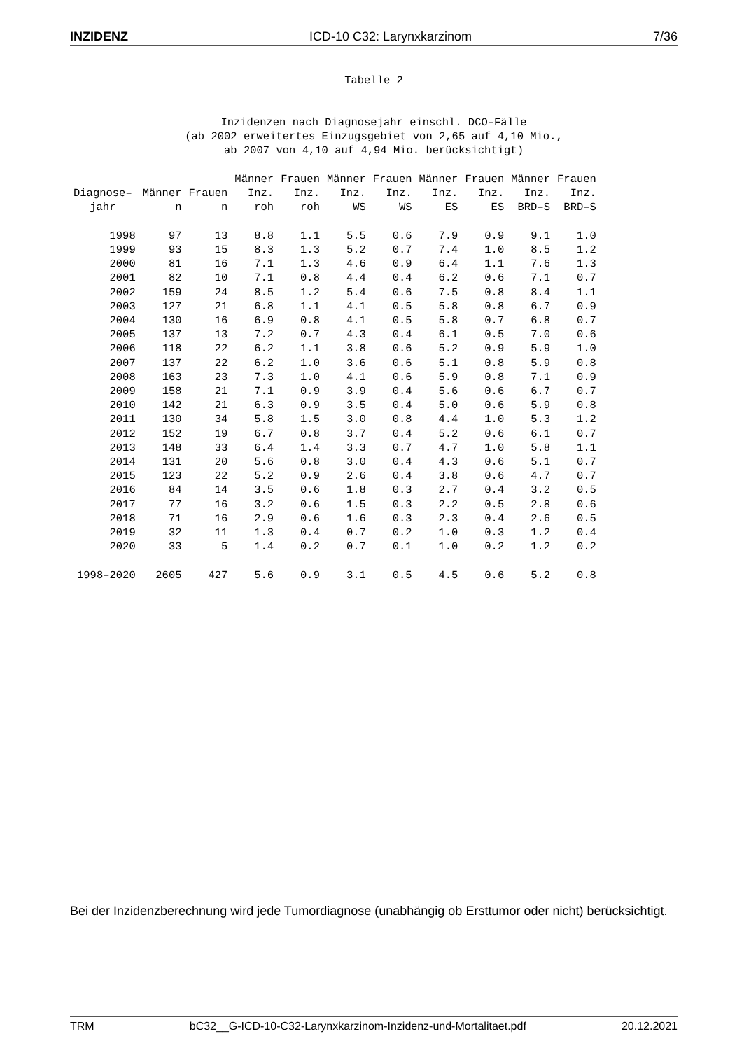INZIDENZ ICD-10 C32: Larynxkarzinom 7/36
Tabelle 2
Inzidenzen nach Diagnosejahr einschl. DCO–Fälle
(ab 2002 erweitertes Einzugsgebiet von 2,65 auf 4,10 Mio.,
ab 2007 von 4,10 auf 4,94 Mio. berücksichtigt)
| Diagnose– jahr | Männer n | Frauen n | Männer Inz. roh | Frauen Inz. roh | Männer Inz. WS | Frauen Inz. WS | Männer Inz. ES | Frauen Inz. ES | Männer Inz. BRD–S | Frauen Inz. BRD–S |
| --- | --- | --- | --- | --- | --- | --- | --- | --- | --- | --- |
| 1998 | 97 | 13 | 8.8 | 1.1 | 5.5 | 0.6 | 7.9 | 0.9 | 9.1 | 1.0 |
| 1999 | 93 | 15 | 8.3 | 1.3 | 5.2 | 0.7 | 7.4 | 1.0 | 8.5 | 1.2 |
| 2000 | 81 | 16 | 7.1 | 1.3 | 4.6 | 0.9 | 6.4 | 1.1 | 7.6 | 1.3 |
| 2001 | 82 | 10 | 7.1 | 0.8 | 4.4 | 0.4 | 6.2 | 0.6 | 7.1 | 0.7 |
| 2002 | 159 | 24 | 8.5 | 1.2 | 5.4 | 0.6 | 7.5 | 0.8 | 8.4 | 1.1 |
| 2003 | 127 | 21 | 6.8 | 1.1 | 4.1 | 0.5 | 5.8 | 0.8 | 6.7 | 0.9 |
| 2004 | 130 | 16 | 6.9 | 0.8 | 4.1 | 0.5 | 5.8 | 0.7 | 6.8 | 0.7 |
| 2005 | 137 | 13 | 7.2 | 0.7 | 4.3 | 0.4 | 6.1 | 0.5 | 7.0 | 0.6 |
| 2006 | 118 | 22 | 6.2 | 1.1 | 3.8 | 0.6 | 5.2 | 0.9 | 5.9 | 1.0 |
| 2007 | 137 | 22 | 6.2 | 1.0 | 3.6 | 0.6 | 5.1 | 0.8 | 5.9 | 0.8 |
| 2008 | 163 | 23 | 7.3 | 1.0 | 4.1 | 0.6 | 5.9 | 0.8 | 7.1 | 0.9 |
| 2009 | 158 | 21 | 7.1 | 0.9 | 3.9 | 0.4 | 5.6 | 0.6 | 6.7 | 0.7 |
| 2010 | 142 | 21 | 6.3 | 0.9 | 3.5 | 0.4 | 5.0 | 0.6 | 5.9 | 0.8 |
| 2011 | 130 | 34 | 5.8 | 1.5 | 3.0 | 0.8 | 4.4 | 1.0 | 5.3 | 1.2 |
| 2012 | 152 | 19 | 6.7 | 0.8 | 3.7 | 0.4 | 5.2 | 0.6 | 6.1 | 0.7 |
| 2013 | 148 | 33 | 6.4 | 1.4 | 3.3 | 0.7 | 4.7 | 1.0 | 5.8 | 1.1 |
| 2014 | 131 | 20 | 5.6 | 0.8 | 3.0 | 0.4 | 4.3 | 0.6 | 5.1 | 0.7 |
| 2015 | 123 | 22 | 5.2 | 0.9 | 2.6 | 0.4 | 3.8 | 0.6 | 4.7 | 0.7 |
| 2016 | 84 | 14 | 3.5 | 0.6 | 1.8 | 0.3 | 2.7 | 0.4 | 3.2 | 0.5 |
| 2017 | 77 | 16 | 3.2 | 0.6 | 1.5 | 0.3 | 2.2 | 0.5 | 2.8 | 0.6 |
| 2018 | 71 | 16 | 2.9 | 0.6 | 1.6 | 0.3 | 2.3 | 0.4 | 2.6 | 0.5 |
| 2019 | 32 | 11 | 1.3 | 0.4 | 0.7 | 0.2 | 1.0 | 0.3 | 1.2 | 0.4 |
| 2020 | 33 | 5 | 1.4 | 0.2 | 0.7 | 0.1 | 1.0 | 0.2 | 1.2 | 0.2 |
| 1998–2020 | 2605 | 427 | 5.6 | 0.9 | 3.1 | 0.5 | 4.5 | 0.6 | 5.2 | 0.8 |
Bei der Inzidenzberechnung wird jede Tumordiagnose (unabhängig ob Ersttumor oder nicht) berücksichtigt.
TRM bC32__G-ICD-10-C32-Larynxkarzinom-Inzidenz-und-Mortalitaet.pdf 20.12.2021